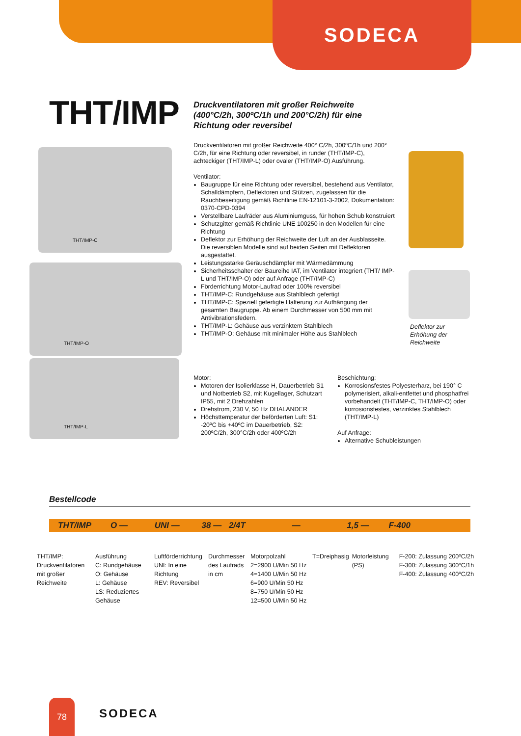SODECA
THT/IMP
Druckventilatoren mit großer Reichweite (400°C/2h, 300ºC/1h und 200°C/2h) für eine Richtung oder reversibel
THT/IMP-C
THT/IMP-O
THT/IMP-L
Druckventilatoren mit großer Reichweite 400° C/2h, 300ºC/1h und 200° C/2h, für eine Richtung oder reversibel, in runder (THT/IMP-C), achteckiger (THT/IMP-L) oder ovaler (THT/IMP-O) Ausführung.
Ventilator:
Baugruppe für eine Richtung oder reversibel, bestehend aus Ventilator, Schalldämpfern, Deflektoren und Stützen, zugelassen für die Rauchbeseitigung gemäß Richtlinie EN-12101-3-2002, Dokumentation: 0370-CPD-0394
Verstellbare Laufräder aus Aluminiumguss, für hohen Schub konstruiert
Schutzgitter gemäß Richtlinie UNE 100250 in den Modellen für eine Richtung
Deflektor zur Erhöhung der Reichweite der Luft an der Ausblasseite. Die reversiblen Modelle sind auf beiden Seiten mit Deflektoren ausgestattet.
Leistungsstarke Geräuschdämpfer mit Wärmedämmung
Sicherheitsschalter der Baureihe IAT, im Ventilator integriert (THT/ IMP-L und THT/IMP-O) oder auf Anfrage (THT/IMP-C)
Förderrichtung Motor-Laufrad oder 100% reversibel
THT/IMP-C: Rundgehäuse aus Stahlblech gefertigt
THT/IMP-C: Speziell gefertigte Halterung zur Aufhängung der gesamten Baugruppe. Ab einem Durchmesser von 500 mm mit Antivibrationsfedern.
THT/IMP-L: Gehäuse aus verzinktem Stahlblech
THT/IMP-O: Gehäuse mit minimaler Höhe aus Stahlblech
Deflektor zur
Erhöhung der
Reichweite
Motor:
Motoren der Isolierklasse H, Dauerbetrieb S1 und Notbetrieb S2, mit Kugellager, Schutzart IP55, mit 2 Drehzahlen
Drehstrom, 230 V, 50 Hz DHALANDER
Höchsttemperatur der beförderten Luft: S1: -20ºC bis +40ºC im Dauerbetrieb, S2: 200ºC/2h, 300°C/2h oder 400ºC/2h
Beschichtung:
Korrosionsfestes Polyesterharz, bei 190° C polymerisiert, alkali-entfettet und phosphatfrei vorbehandelt (THT/IMP-C, THT/IMP-O) oder korrosionsfestes, verzinktes Stahlblech (THT/IMP-L)
Auf Anfrage:
Alternative Schubleistungen
Bestellcode
THT/IMP O — UNI — 38 — 2/4T — 1,5 — F-400
| THT/IMP: Druckventilatoren mit großer Reichweite | Ausführung C: Rundgehäuse O: Gehäuse L: Gehäuse LS: Reduziertes Gehäuse | Luftförderrichtung UNI: In eine Richtung REV: Reversibel | Durchmesser des Laufrads in cm | Motorpolzahl 2=2900 U/Min 50 Hz 4=1400 U/Min 50 Hz 6=900 U/Min 50 Hz 8=750 U/Min 50 Hz 12=500 U/Min 50 Hz | T=Dreiphasig | Motorleistung (PS) | F-200: Zulassung 200ºC/2h F-300: Zulassung 300ºC/1h F-400: Zulassung 400ºC/2h |
78
SODECA